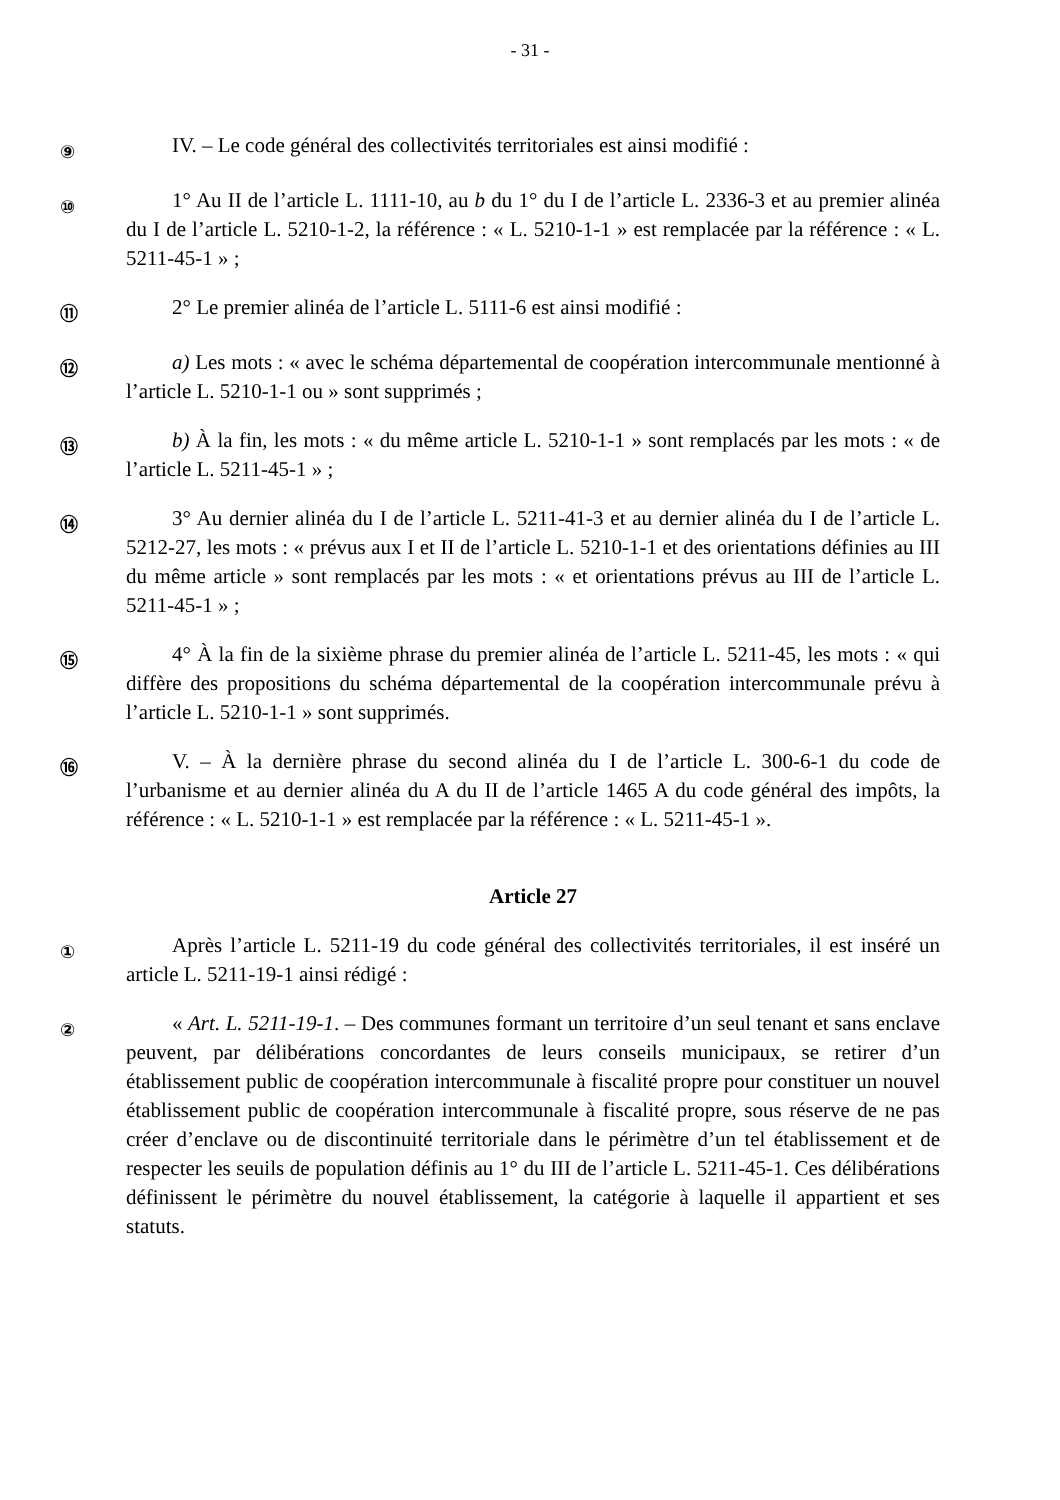- 31 -
⑨
IV. – Le code général des collectivités territoriales est ainsi modifié :
⑩
1° Au II de l’article L. 1111-10, au b du 1° du I de l’article L. 2336-3 et au premier alinéa du I de l’article L. 5210-1-2, la référence : « L. 5210-1-1 » est remplacée par la référence : « L. 5211-45-1 » ;
⑪
2° Le premier alinéa de l’article L. 5111-6 est ainsi modifié :
⑫
a) Les mots : « avec le schéma départemental de coopération intercommunale mentionné à l’article L. 5210-1-1 ou » sont supprimés ;
⑬
b) À la fin, les mots : « du même article L. 5210-1-1 » sont remplacés par les mots : « de l’article L. 5211-45-1 » ;
⑭
3° Au dernier alinéa du I de l’article L. 5211-41-3 et au dernier alinéa du I de l’article L. 5212-27, les mots : « prévus aux I et II de l’article L. 5210-1-1 et des orientations définies au III du même article » sont remplacés par les mots : « et orientations prévus au III de l’article L. 5211-45-1 » ;
⑮
4° À la fin de la sixième phrase du premier alinéa de l’article L. 5211-45, les mots : « qui diffère des propositions du schéma départemental de la coopération intercommunale prévu à l’article L. 5210-1-1 » sont supprimés.
⑯
V. – À la dernière phrase du second alinéa du I de l’article L. 300-6-1 du code de l’urbanisme et au dernier alinéa du A du II de l’article 1465 A du code général des impôts, la référence : « L. 5210-1-1 » est remplacée par la référence : « L. 5211-45-1 ».
Article 27
①
Après l’article L. 5211-19 du code général des collectivités territoriales, il est inséré un article L. 5211-19-1 ainsi rédigé :
②
« Art. L. 5211-19-1. – Des communes formant un territoire d’un seul tenant et sans enclave peuvent, par délibérations concordantes de leurs conseils municipaux, se retirer d’un établissement public de coopération intercommunale à fiscalité propre pour constituer un nouvel établissement public de coopération intercommunale à fiscalité propre, sous réserve de ne pas créer d’enclave ou de discontinuité territoriale dans le périmètre d’un tel établissement et de respecter les seuils de population définis au 1° du III de l’article L. 5211-45-1. Ces délibérations définissent le périmètre du nouvel établissement, la catégorie à laquelle il appartient et ses statuts.